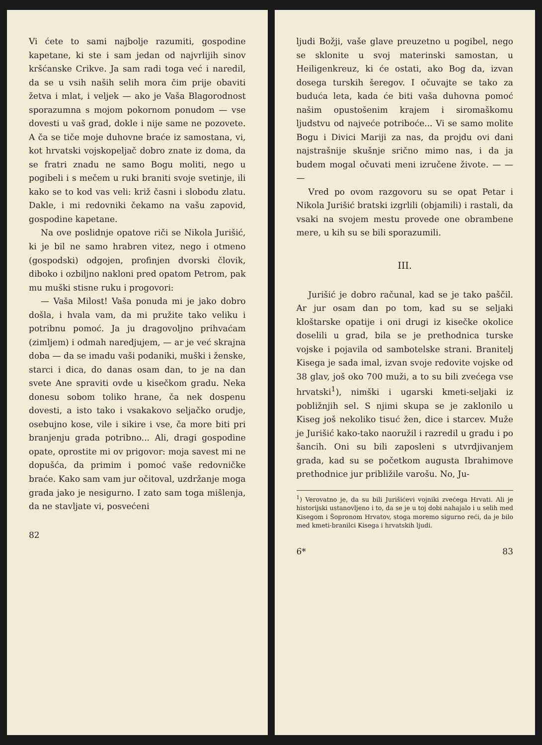Vi ćete to sami najbolje razumiti, gospodine kapetane, ki ste i sam jedan od najvrlijih sinov kršćanske Crikve. Ja sam radi toga već i naredil, da se u vsih naših selih mora čim prije obaviti žetva i mlat, i veljek — ako je Vaša Blagorodnost sporazumna s mojom pokornom ponudom — vse dovesti u vaš grad, dokle i nije same ne pozovete. A ča se tiče moje duhovne braće iz samostana, vi, kot hrvatski vojskopeljač dobro znate iz doma, da se fratri znadu ne samo Bogu moliti, nego u pogibeli i s mečem u ruki braniti svoje svetinje, ili kako se to kod vas veli: križ časni i slobodu zlatu. Dakle, i mi redovniki čekamo na vašu zapovid, gospodine kapetane.
Na ove poslidnje opatove riči se Nikola Jurišić, ki je bil ne samo hrabren vitez, nego i otmeno (gospodski) odgojen, profinjen dvorski človik, diboko i ozbiljno nakloni pred opatom Petrom, pak mu muški stisne ruku i progovori:
— Vaša Milost! Vaša ponuda mi je jako dobro došla, i hvala vam, da mi pružite tako veliku i potribnu pomoć. Ja ju dragovoljno prihvaćam (zimljem) i odmah naredjujem, — ar je već skrajna doba — da se imadu vaši podaniki, muški i ženske, starci i dica, do danas osam dan, to je na dan svete Ane spraviti ovde u kisečkom gradu. Neka donesu sobom toliko hrane, ča nek dospenu dovesti, a isto tako i vsakakovo seljačko orudje, osebujno kose, vile i sikire i vse, ča more biti pri branjenju grada potribno... Ali, dragi gospodine opate, oprostite mi ov prigovor: moja savest mi ne dopušća, da primim i pomoć vaše redovničke braće. Kako sam vam jur očitoval, uzdržanje moga grada jako je nesigurno. I zato sam toga mišlenja, da ne stavljate vi, posvećeni
82
ljudi Božji, vaše glave preuzetno u pogibel, nego se sklonite u svoj materinski samostan, u Heiligenkreuz, ki će ostati, ako Bog da, izvan dosega turskih šeregov. I očuvajte se tako za buduća leta, kada će biti vaša duhovna pomoć našim opustošenim krajem i siromaškomu ljudstvu od najveće potriboće... Vi se samo molite Bogu i Divici Mariji za nas, da projdu ovi dani najstrašnije skušnje srično mimo nas, i da ja budem mogal očuvati meni izručene živote. — — —
Vred po ovom razgovoru su se opat Petar i Nikola Jurišić bratski izgrlili (objamili) i rastali, da vsaki na svojem mestu provede one obrambene mere, u kih su se bili sporazumili.
III.
Jurišić je dobro računal, kad se je tako paščil. Ar jur osam dan po tom, kad su se seljaki kloštarske opatije i oni drugi iz kisečke okolice doselili u grad, bila se je prethodnica turske vojske i pojavila od sambotelske strani. Branitelj Kisega je sada imal, izvan svoje redovite vojske od 38 glav, još oko 700 muži, a to su bili zvećega vse hrvatski<sup>1</sup>), nimški i ugarski kmeti-seljaki iz pobližnjih sel. S njimi skupa se je zaklonilo u Kiseg još nekoliko tisuć žen, dice i starcev. Muže je Jurišić kako-tako naoružil i razredil u gradu i po šancih. Oni su bili zaposleni s utvrdjivanjem grada, kad su se početkom augusta Ibrahimove prethodnice jur približile varošu. No, Ju-
<sup>1</sup>) Verovatno je, da su bili Jurišićevi vojniki zvećega Hrvati. Ali je historijski ustanovljeno i to, da se je u toj dobi nahajalo i u selih med Kisegom i Šopronom Hrvatov, stoga moremo sigurno reći, da je bilo med kmeti-branilci Kisega i hrvatskih ljudi.
6* 83